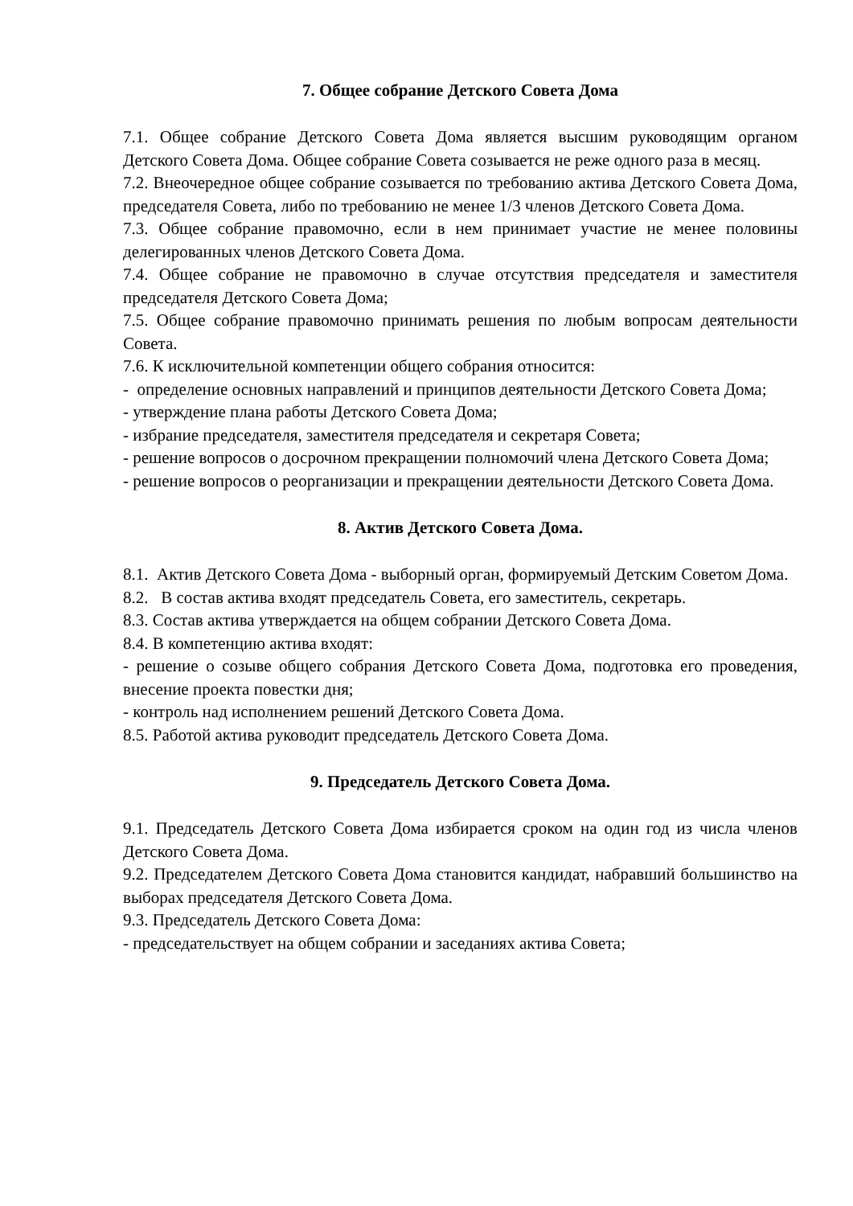7. Общее собрание Детского Совета Дома
7.1. Общее собрание Детского Совета Дома является высшим руководящим органом Детского Совета Дома. Общее собрание Совета созывается не реже одного раза в месяц.
7.2. Внеочередное общее собрание созывается по требованию актива Детского Совета Дома, председателя Совета, либо по требованию не менее 1/3 членов Детского Совета Дома.
7.3. Общее собрание правомочно, если в нем принимает участие не менее половины делегированных членов Детского Совета Дома.
7.4. Общее собрание не правомочно в случае отсутствия председателя и заместителя председателя Детского Совета Дома;
7.5. Общее собрание правомочно принимать решения по любым вопросам деятельности Совета.
7.6. К исключительной компетенции общего собрания относится:
- определение основных направлений и принципов деятельности Детского Совета Дома;
- утверждение плана работы Детского Совета Дома;
- избрание председателя, заместителя председателя и секретаря Совета;
- решение вопросов о досрочном прекращении полномочий члена Детского Совета Дома;
- решение вопросов о реорганизации и прекращении деятельности Детского Совета Дома.
8. Актив Детского Совета Дома.
8.1. Актив Детского Совета Дома - выборный орган, формируемый Детским Советом Дома.
8.2. В состав актива входят председатель Совета, его заместитель, секретарь.
8.3. Состав актива утверждается на общем собрании Детского Совета Дома.
8.4. В компетенцию актива входят:
- решение о созыве общего собрания Детского Совета Дома, подготовка его проведения, внесение проекта повестки дня;
- контроль над исполнением решений Детского Совета Дома.
8.5. Работой актива руководит председатель Детского Совета Дома.
9. Председатель Детского Совета Дома.
9.1. Председатель Детского Совета Дома избирается сроком на один год из числа членов Детского Совета Дома.
9.2. Председателем Детского Совета Дома становится кандидат, набравший большинство на выборах председателя Детского Совета Дома.
9.3. Председатель Детского Совета Дома:
- председательствует на общем собрании и заседаниях актива Совета;